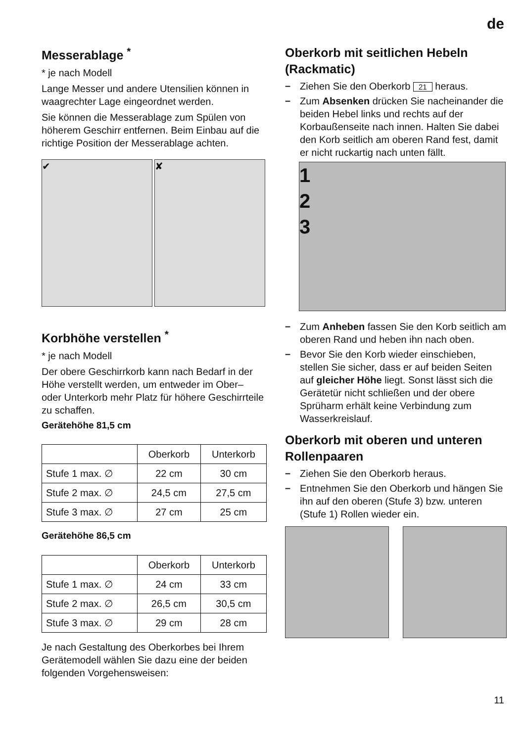de
Messerablage <sup>*</sup>
* je nach Modell
Lange Messer und andere Utensilien können in waagrechter Lage eingeordnet werden.
Sie können die Messerablage zum Spülen von höherem Geschirr entfernen. Beim Einbau auf die richtige Position der Messerablage achten.
✔ ✘
Korbhöhe verstellen <sup>*</sup>
* je nach Modell
Der obere Geschirrkorb kann nach Bedarf in der Höhe verstellt werden, um entweder im Ober– oder Unterkorb mehr Platz für höhere Geschirrteile zu schaffen.
Gerätehöhe 81,5 cm
| | Oberkorb | Unterkorb |
| Stufe 1 max. ∅ | 22 cm | 30 cm |
| Stufe 2 max. ∅ | 24,5 cm | 27,5 cm |
| Stufe 3 max. ∅ | 27 cm | 25 cm |
Gerätehöhe 86,5 cm
| | Oberkorb | Unterkorb |
| Stufe 1 max. ∅ | 24 cm | 33 cm |
| Stufe 2 max. ∅ | 26,5 cm | 30,5 cm |
| Stufe 3 max. ∅ | 29 cm | 28 cm |
Je nach Gestaltung des Oberkorbes bei Ihrem Gerätemodell wählen Sie dazu eine der beiden folgenden Vorgehensweisen:
Oberkorb mit seitlichen Hebeln (Rackmatic)
– Ziehen Sie den Oberkorb 21 heraus.
– Zum Absenken drücken Sie nacheinander die beiden Hebel links und rechts auf der Korbaußenseite nach innen. Halten Sie dabei den Korb seitlich am oberen Rand fest, damit er nicht ruckartig nach unten fällt.
1
2
3
– Zum Anheben fassen Sie den Korb seitlich am oberen Rand und heben ihn nach oben.
– Bevor Sie den Korb wieder einschieben, stellen Sie sicher, dass er auf beiden Seiten auf gleicher Höhe liegt. Sonst lässt sich die Gerätetür nicht schließen und der obere Sprüharm erhält keine Verbindung zum Wasserkreislauf.
Oberkorb mit oberen und unteren Rollenpaaren
– Ziehen Sie den Oberkorb heraus.
– Entnehmen Sie den Oberkorb und hängen Sie ihn auf den oberen (Stufe 3) bzw. unteren (Stufe 1) Rollen wieder ein.
11